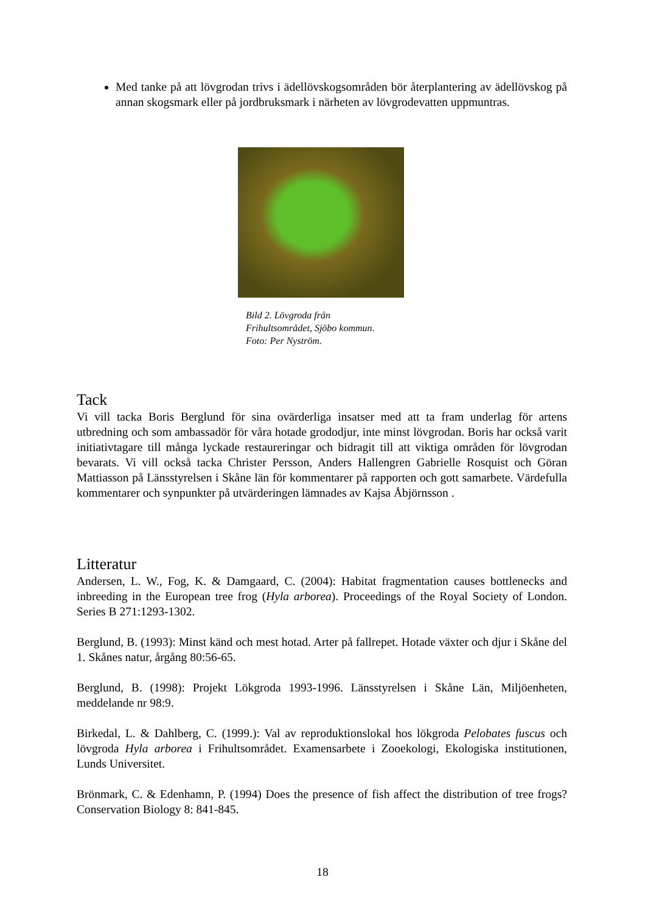Med tanke på att lövgrodan trivs i ädellövskogsområden bör återplantering av ädellövskog på annan skogsmark eller på jordbruksmark i närheten av lövgrodevatten uppmuntras.
Bild 2. Lövgroda från
Frihultsområdet, Sjöbo kommun.
Foto: Per Nyström.
Tack
Vi vill tacka Boris Berglund för sina ovärderliga insatser med att ta fram underlag för artens utbredning och som ambassadör för våra hotade grododjur, inte minst lövgrodan. Boris har också varit initiativtagare till många lyckade restaureringar och bidragit till att viktiga områden för lövgrodan bevarats. Vi vill också tacka Christer Persson, Anders Hallengren Gabrielle Rosquist och Göran Mattiasson på Länsstyrelsen i Skåne län för kommentarer på rapporten och gott samarbete. Värdefulla kommentarer och synpunkter på utvärderingen lämnades av Kajsa Åbjörnsson .
Litteratur
Andersen, L. W., Fog, K. & Damgaard, C. (2004): Habitat fragmentation causes bottlenecks and inbreeding in the European tree frog (Hyla arborea). Proceedings of the Royal Society of London. Series B 271:1293-1302.
Berglund, B. (1993): Minst känd och mest hotad. Arter på fallrepet. Hotade växter och djur i Skåne del 1. Skånes natur, årgång 80:56-65.
Berglund, B. (1998): Projekt Lökgroda 1993-1996. Länsstyrelsen i Skåne Län, Miljöenheten, meddelande nr 98:9.
Birkedal, L. & Dahlberg, C. (1999.): Val av reproduktionslokal hos lökgroda Pelobates fuscus och lövgroda Hyla arborea i Frihultsområdet. Examensarbete i Zooekologi, Ekologiska institutionen, Lunds Universitet.
Brönmark, C. & Edenhamn, P. (1994) Does the presence of fish affect the distribution of tree frogs? Conservation Biology 8: 841-845.
18